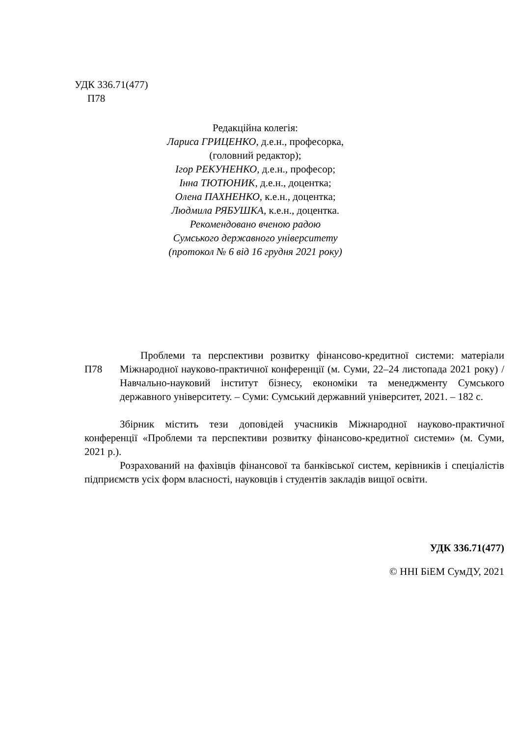УДК 336.71(477)
П78
Редакційна колегія:
Лариса ГРИЦЕНКО, д.е.н., професорка,
(головний редактор);
Ігор РЕКУНЕНКО, д.е.н., професор;
Інна ТЮТЮНИК, д.е.н., доцентка;
Олена ПАХНЕНКО, к.е.н., доцентка;
Людмила РЯБУШКА, к.е.н., доцентка.
Рекомендовано вченою радою
Сумського державного університету
(протокол № 6 від 16 грудня 2021 року)
П78
  Проблеми та перспективи розвитку фінансово-кредитної системи: матеріали Міжнародної науково-практичної конференції (м. Суми, 22–24 листопада 2021 року) / Навчально-науковий інститут бізнесу, економіки та менеджменту Сумського державного університету. – Суми: Сумський державний університет, 2021. – 182 с.
Збірник містить тези доповідей учасників Міжнародної науково-практичної конференції «Проблеми та перспективи розвитку фінансово-кредитної системи» (м. Суми, 2021 р.).
Розрахований на фахівців фінансової та банківської систем, керівників і спеціалістів підприємств усіх форм власності, науковців і студентів закладів вищої освіти.
УДК 336.71(477)
© ННІ БіЕМ СумДУ, 2021